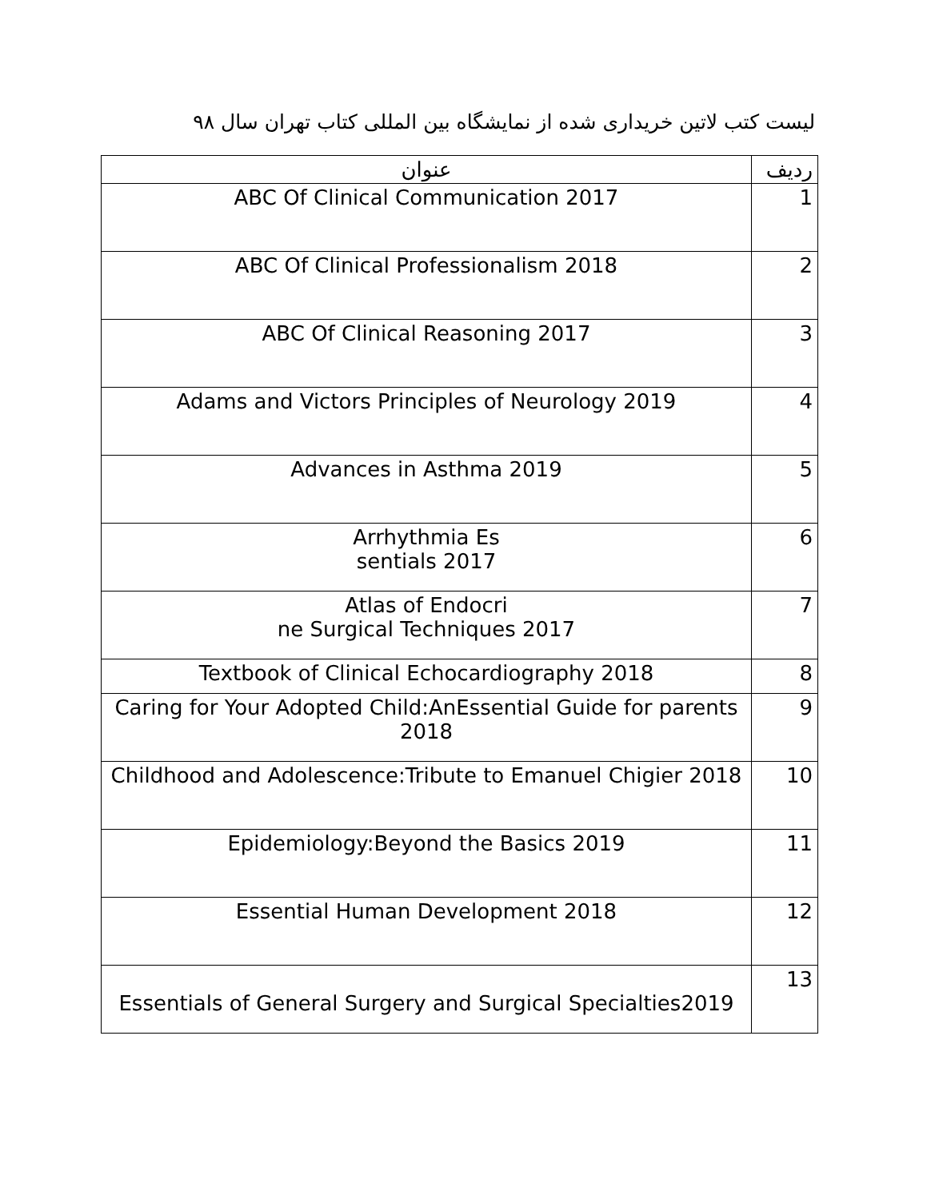لیست کتب لاتین خریداری شده از نمایشگاه بین المللی کتاب تهران سال ۹۸
| ردیف | عنوان |
| --- | --- |
| 1 | ABC Of Clinical Communication 2017 |
| 2 | ABC Of Clinical Professionalism 2018 |
| 3 | ABC Of Clinical Reasoning 2017 |
| 4 | Adams and Victors Principles of Neurology 2019 |
| 5 | Advances in Asthma 2019 |
| 6 | Arrhythmia Es sentials 2017 |
| 7 | Atlas of Endocri ne Surgical Techniques 2017 |
| 8 | Textbook of Clinical Echocardiography 2018 |
| 9 | Caring for Your Adopted Child:AnEssential Guide for parents 2018 |
| 10 | Childhood and Adolescence:Tribute to Emanuel Chigier 2018 |
| 11 | Epidemiology:Beyond the Basics 2019 |
| 12 | Essential Human Development 2018 |
| 13 | Essentials of General Surgery and Surgical Specialties2019 |